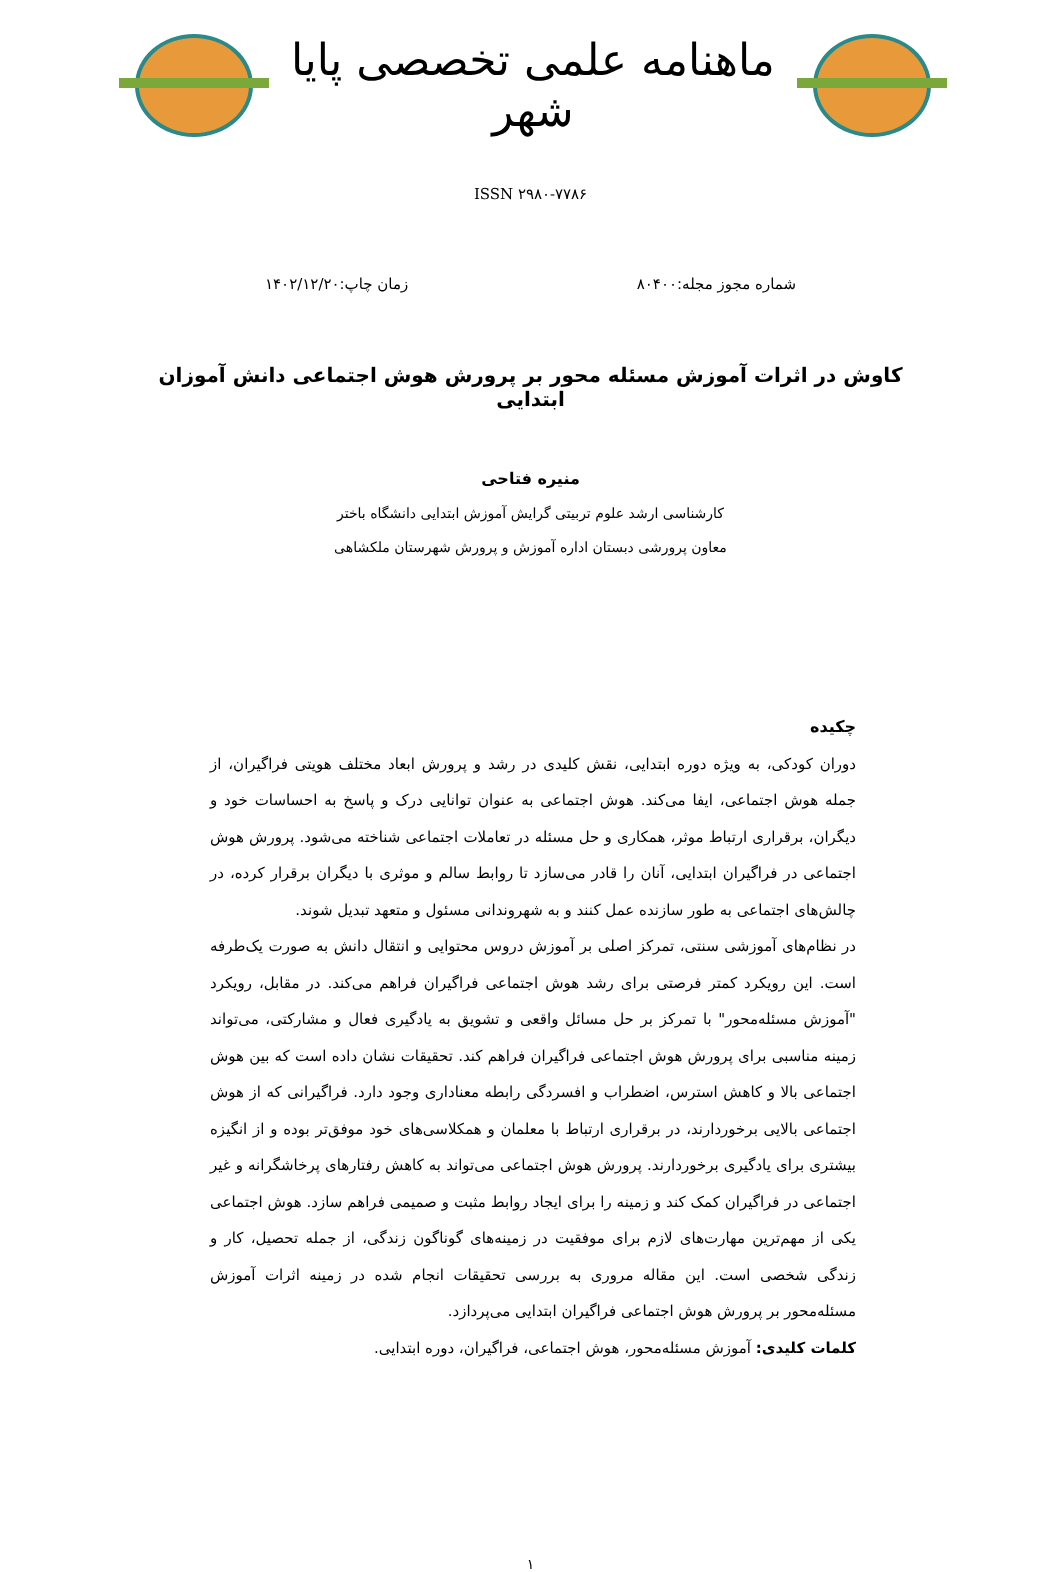ماهنامه علمی تخصصی پایا شهر
ISSN ۲۹۸۰-۷۷۸۶
شماره مجوز مجله:۸۰۴۰۰ زمان چاپ:۱۴۰۲/۱۲/۲۰
کاوش در اثرات آموزش مسئله محور بر پرورش هوش اجتماعی دانش آموزان ابتدایی
منیره فتاحی
کارشناسی ارشد علوم تربیتی گرایش آموزش ابتدایی دانشگاه باختر
معاون پرورشی دبستان اداره آموزش و پرورش شهرستان ملکشاهی
چکیده
دوران کودکی، به ویژه دوره ابتدایی، نقش کلیدی در رشد و پرورش ابعاد مختلف هویتی فراگیران، از جمله هوش اجتماعی، ایفا می‌کند. هوش اجتماعی به عنوان توانایی درک و پاسخ به احساسات خود و دیگران، برقراری ارتباط موثر، همکاری و حل مسئله در تعاملات اجتماعی شناخته می‌شود. پرورش هوش اجتماعی در فراگیران ابتدایی، آنان را قادر می‌سازد تا روابط سالم و موثری با دیگران برقرار کرده، در چالش‌های اجتماعی به طور سازنده عمل کنند و به شهروندانی مسئول و متعهد تبدیل شوند.
در نظام‌های آموزشی سنتی، تمرکز اصلی بر آموزش دروس محتوایی و انتقال دانش به صورت یک‌طرفه است. این رویکرد کمتر فرصتی برای رشد هوش اجتماعی فراگیران فراهم می‌کند. در مقابل، رویکرد "آموزش مسئله‌محور" با تمرکز بر حل مسائل واقعی و تشویق به یادگیری فعال و مشارکتی، می‌تواند زمینه مناسبی برای پرورش هوش اجتماعی فراگیران فراهم کند. تحقیقات نشان داده است که بین هوش اجتماعی بالا و کاهش استرس، اضطراب و افسردگی رابطه معناداری وجود دارد. فراگیرانی که از هوش اجتماعی بالایی برخوردارند، در برقراری ارتباط با معلمان و همکلاسی‌های خود موفق‌تر بوده و از انگیزه بیشتری برای یادگیری برخوردارند. پرورش هوش اجتماعی می‌تواند به کاهش رفتارهای پرخاشگرانه و غیر اجتماعی در فراگیران کمک کند و زمینه را برای ایجاد روابط مثبت و صمیمی فراهم سازد. هوش اجتماعی یکی از مهم‌ترین مهارت‌های لازم برای موفقیت در زمینه‌های گوناگون زندگی، از جمله تحصیل، کار و زندگی شخصی است. این مقاله مروری به بررسی تحقیقات انجام شده در زمینه اثرات آموزش مسئله‌محور بر پرورش هوش اجتماعی فراگیران ابتدایی می‌پردازد.
کلمات کلیدی: آموزش مسئله‌محور، هوش اجتماعی، فراگیران، دوره ابتدایی.
۱